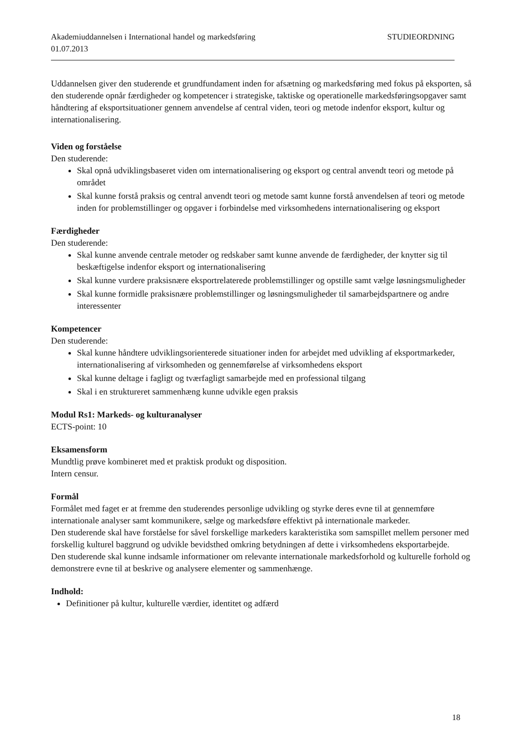Akademiuddannelsen i International handel og markedsføring STUDIEORDNING
01.07.2013
Uddannelsen giver den studerende et grundfundament inden for afsætning og markedsføring med fokus på eksporten, så den studerende opnår færdigheder og kompetencer i strategiske, taktiske og operationelle markedsføringsopgaver samt håndtering af eksportsituationer gennem anvendelse af central viden, teori og metode indenfor eksport, kultur og internationalisering.
Viden og forståelse
Den studerende:
Skal opnå udviklingsbaseret viden om internationalisering og eksport og central anvendt teori og metode på området
Skal kunne forstå praksis og central anvendt teori og metode samt kunne forstå anvendelsen af teori og metode inden for problemstillinger og opgaver i forbindelse med virksomhedens internationalisering og eksport
Færdigheder
Den studerende:
Skal kunne anvende centrale metoder og redskaber samt kunne anvende de færdigheder, der knytter sig til beskæftigelse indenfor eksport og internationalisering
Skal kunne vurdere praksisnære eksportrelaterede problemstillinger og opstille samt vælge løsningsmuligheder
Skal kunne formidle praksisnære problemstillinger og løsningsmuligheder til samarbejdspartnere og andre interessenter
Kompetencer
Den studerende:
Skal kunne håndtere udviklingsorienterede situationer inden for arbejdet med udvikling af eksportmarkeder, internationalisering af virksomheden og gennemførelse af virksomhedens eksport
Skal kunne deltage i fagligt og tværfagligt samarbejde med en professional tilgang
Skal i en struktureret sammenhæng kunne udvikle egen praksis
Modul Rs1: Markeds- og kulturanalyser
ECTS-point: 10
Eksamensform
Mundtlig prøve kombineret med et praktisk produkt og disposition.
Intern censur.
Formål
Formålet med faget er at fremme den studerendes personlige udvikling og styrke deres evne til at gennemføre internationale analyser samt kommunikere, sælge og markedsføre effektivt på internationale markeder.
Den studerende skal have forståelse for såvel forskellige markeders karakteristika som samspillet mellem personer med forskellig kulturel baggrund og udvikle bevidsthed omkring betydningen af dette i virksomhedens eksportarbejde.
Den studerende skal kunne indsamle informationer om relevante internationale markedsforhold og kulturelle forhold og demonstrere evne til at beskrive og analysere elementer og sammenhænge.
Indhold:
Definitioner på kultur, kulturelle værdier, identitet og adfærd
18